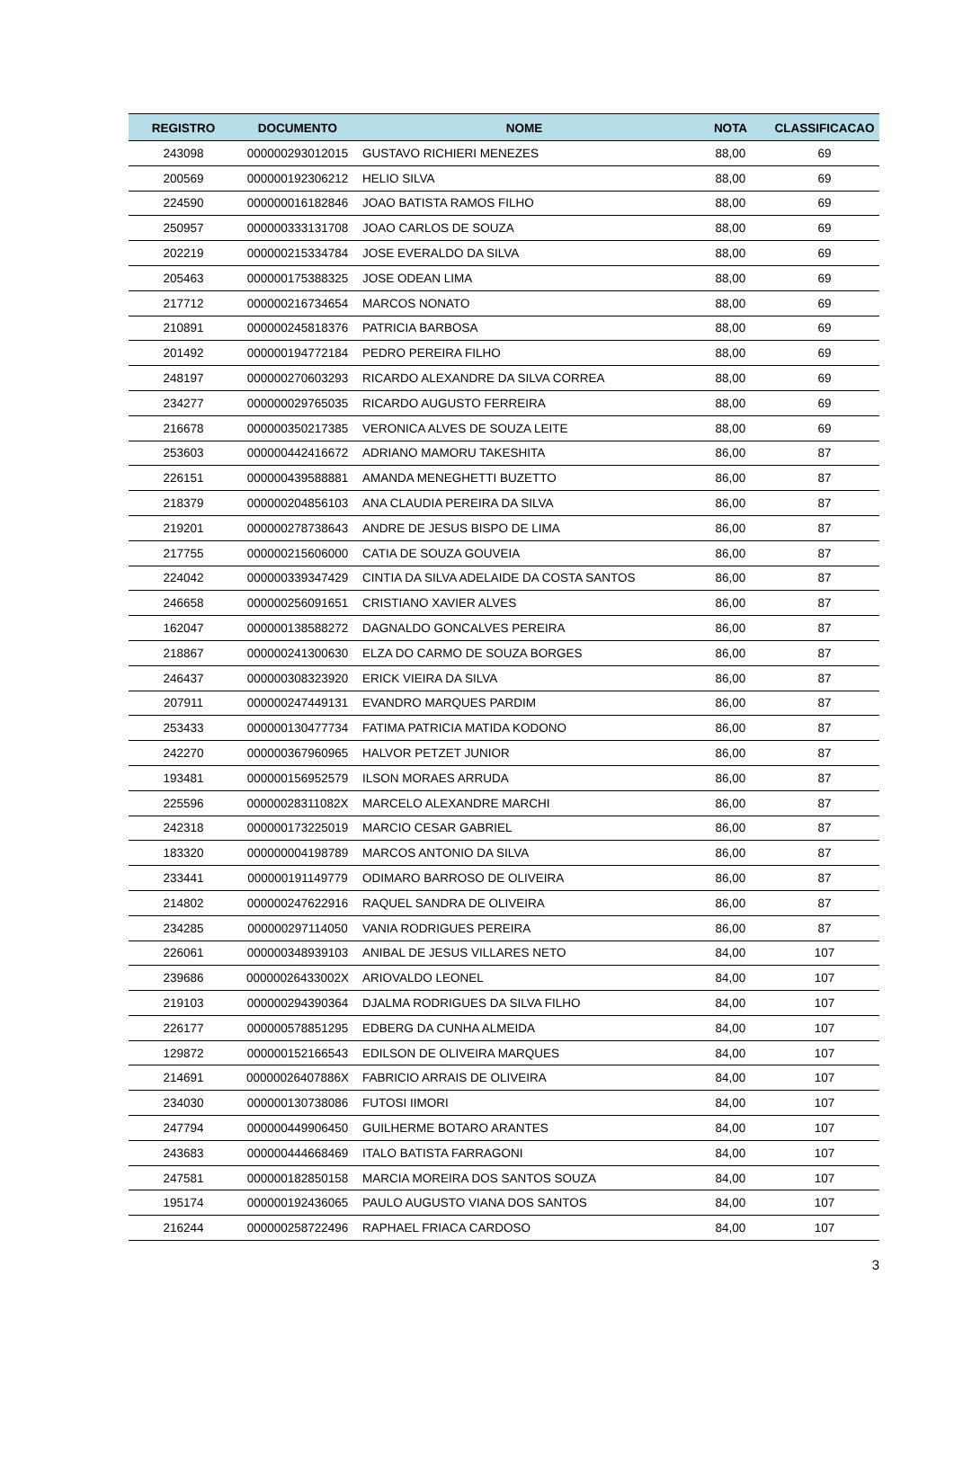| REGISTRO | DOCUMENTO | NOME | NOTA | CLASSIFICACAO |
| --- | --- | --- | --- | --- |
| 243098 | 000000293012015 | GUSTAVO RICHIERI MENEZES | 88,00 | 69 |
| 200569 | 000000192306212 | HELIO SILVA | 88,00 | 69 |
| 224590 | 000000016182846 | JOAO BATISTA RAMOS FILHO | 88,00 | 69 |
| 250957 | 000000333131708 | JOAO CARLOS DE SOUZA | 88,00 | 69 |
| 202219 | 000000215334784 | JOSE EVERALDO DA SILVA | 88,00 | 69 |
| 205463 | 000000175388325 | JOSE ODEAN LIMA | 88,00 | 69 |
| 217712 | 000000216734654 | MARCOS NONATO | 88,00 | 69 |
| 210891 | 000000245818376 | PATRICIA BARBOSA | 88,00 | 69 |
| 201492 | 000000194772184 | PEDRO PEREIRA FILHO | 88,00 | 69 |
| 248197 | 000000270603293 | RICARDO ALEXANDRE DA SILVA CORREA | 88,00 | 69 |
| 234277 | 000000029765035 | RICARDO AUGUSTO FERREIRA | 88,00 | 69 |
| 216678 | 000000350217385 | VERONICA ALVES DE SOUZA LEITE | 88,00 | 69 |
| 253603 | 000000442416672 | ADRIANO MAMORU TAKESHITA | 86,00 | 87 |
| 226151 | 000000439588881 | AMANDA MENEGHETTI BUZETTO | 86,00 | 87 |
| 218379 | 000000204856103 | ANA CLAUDIA PEREIRA DA SILVA | 86,00 | 87 |
| 219201 | 000000278738643 | ANDRE DE JESUS BISPO DE LIMA | 86,00 | 87 |
| 217755 | 000000215606000 | CATIA DE SOUZA GOUVEIA | 86,00 | 87 |
| 224042 | 000000339347429 | CINTIA DA SILVA ADELAIDE DA COSTA SANTOS | 86,00 | 87 |
| 246658 | 000000256091651 | CRISTIANO XAVIER ALVES | 86,00 | 87 |
| 162047 | 000000138588272 | DAGNALDO GONCALVES PEREIRA | 86,00 | 87 |
| 218867 | 000000241300630 | ELZA DO CARMO DE SOUZA BORGES | 86,00 | 87 |
| 246437 | 000000308323920 | ERICK VIEIRA DA SILVA | 86,00 | 87 |
| 207911 | 000000247449131 | EVANDRO MARQUES PARDIM | 86,00 | 87 |
| 253433 | 000000130477734 | FATIMA PATRICIA MATIDA KODONO | 86,00 | 87 |
| 242270 | 000000367960965 | HALVOR PETZET JUNIOR | 86,00 | 87 |
| 193481 | 000000156952579 | ILSON MORAES ARRUDA | 86,00 | 87 |
| 225596 | 00000028311082X | MARCELO ALEXANDRE MARCHI | 86,00 | 87 |
| 242318 | 000000173225019 | MARCIO CESAR GABRIEL | 86,00 | 87 |
| 183320 | 000000004198789 | MARCOS ANTONIO DA SILVA | 86,00 | 87 |
| 233441 | 000000191149779 | ODIMARO BARROSO DE OLIVEIRA | 86,00 | 87 |
| 214802 | 000000247622916 | RAQUEL SANDRA DE OLIVEIRA | 86,00 | 87 |
| 234285 | 000000297114050 | VANIA RODRIGUES PEREIRA | 86,00 | 87 |
| 226061 | 000000348939103 | ANIBAL DE JESUS VILLARES NETO | 84,00 | 107 |
| 239686 | 00000026433002X | ARIOVALDO LEONEL | 84,00 | 107 |
| 219103 | 000000294390364 | DJALMA RODRIGUES DA SILVA FILHO | 84,00 | 107 |
| 226177 | 000000578851295 | EDBERG DA CUNHA ALMEIDA | 84,00 | 107 |
| 129872 | 000000152166543 | EDILSON DE OLIVEIRA MARQUES | 84,00 | 107 |
| 214691 | 00000026407886X | FABRICIO ARRAIS DE OLIVEIRA | 84,00 | 107 |
| 234030 | 000000130738086 | FUTOSI IIMORI | 84,00 | 107 |
| 247794 | 000000449906450 | GUILHERME BOTARO ARANTES | 84,00 | 107 |
| 243683 | 000000444668469 | ITALO BATISTA FARRAGONI | 84,00 | 107 |
| 247581 | 000000182850158 | MARCIA MOREIRA DOS SANTOS SOUZA | 84,00 | 107 |
| 195174 | 000000192436065 | PAULO AUGUSTO VIANA DOS SANTOS | 84,00 | 107 |
| 216244 | 000000258722496 | RAPHAEL FRIACA CARDOSO | 84,00 | 107 |
3